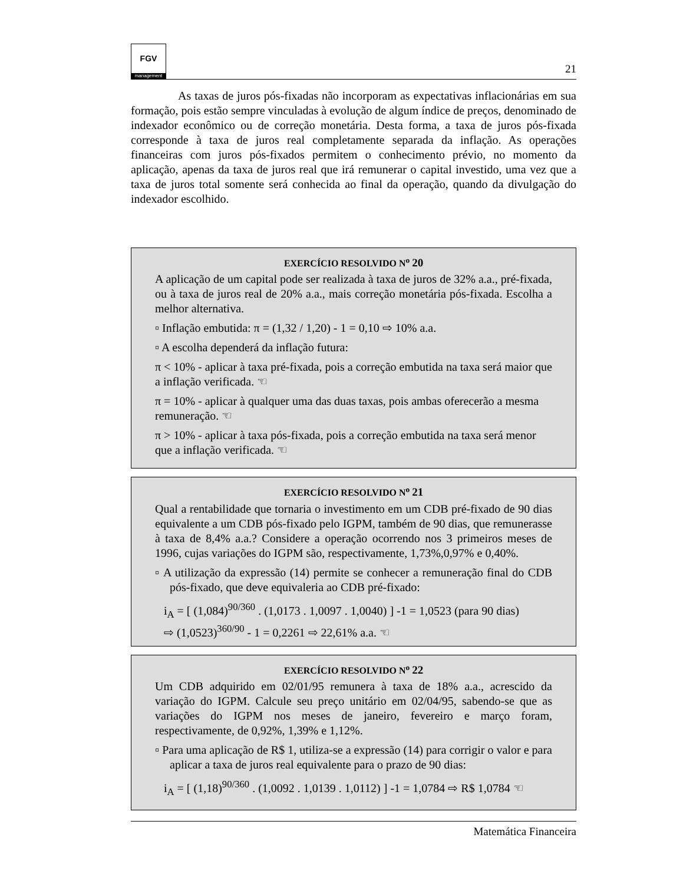FGV
management
21
As taxas de juros pós-fixadas não incorporam as expectativas inflacionárias em sua formação, pois estão sempre vinculadas à evolução de algum índice de preços, denominado de indexador econômico ou de correção monetária. Desta forma, a taxa de juros pós-fixada corresponde à taxa de juros real completamente separada da inflação. As operações financeiras com juros pós-fixados permitem o conhecimento prévio, no momento da aplicação, apenas da taxa de juros real que irá remunerar o capital investido, uma vez que a taxa de juros total somente será conhecida ao final da operação, quando da divulgação do indexador escolhido.
EXERCÍCIO RESOLVIDO N<sup>o</sup> 20
A aplicação de um capital pode ser realizada à taxa de juros de 32% a.a., pré-fixada, ou à taxa de juros real de 20% a.a., mais correção monetária pós-fixada. Escolha a melhor alternativa.
▫ Inflação embutida: π = (1,32 / 1,20) - 1 = 0,10 ⇨ 10% a.a.
▫ A escolha dependerá da inflação futura:
π < 10% - aplicar à taxa pré-fixada, pois a correção embutida na taxa será maior que a inflação verificada. ☜
π = 10% - aplicar à qualquer uma das duas taxas, pois ambas oferecerão a mesma remuneração. ☜
π > 10% - aplicar à taxa pós-fixada, pois a correção embutida na taxa será menor que a inflação verificada. ☜
EXERCÍCIO RESOLVIDO N<sup>o</sup> 21
Qual a rentabilidade que tornaria o investimento em um CDB pré-fixado de 90 dias equivalente a um CDB pós-fixado pelo IGPM, também de 90 dias, que remunerasse à taxa de 8,4% a.a.? Considere a operação ocorrendo nos 3 primeiros meses de 1996, cujas variações do IGPM são, respectivamente, 1,73%,0,97% e 0,40%.
▫ A utilização da expressão (14) permite se conhecer a remuneração final do CDB pós-fixado, que deve equivaleria ao CDB pré-fixado:
i<sub>A</sub> = [ (1,084)<sup>90/360</sup> . (1,0173 . 1,0097 . 1,0040) ] -1 = 1,0523 (para 90 dias)
⇨ (1,0523)<sup>360/90</sup> - 1 = 0,2261 ⇨ 22,61% a.a. ☜
EXERCÍCIO RESOLVIDO N<sup>o</sup> 22
Um CDB adquirido em 02/01/95 remunera à taxa de 18% a.a., acrescido da variação do IGPM. Calcule seu preço unitário em 02/04/95, sabendo-se que as variações do IGPM nos meses de janeiro, fevereiro e março foram, respectivamente, de 0,92%, 1,39% e 1,12%.
▫ Para uma aplicação de R$ 1, utiliza-se a expressão (14) para corrigir o valor e para aplicar a taxa de juros real equivalente para o prazo de 90 dias:
i<sub>A</sub> = [ (1,18)<sup>90/360</sup> . (1,0092 . 1,0139 . 1,0112) ] -1 = 1,0784 ⇨ R$ 1,0784 ☜
Matemática Financeira